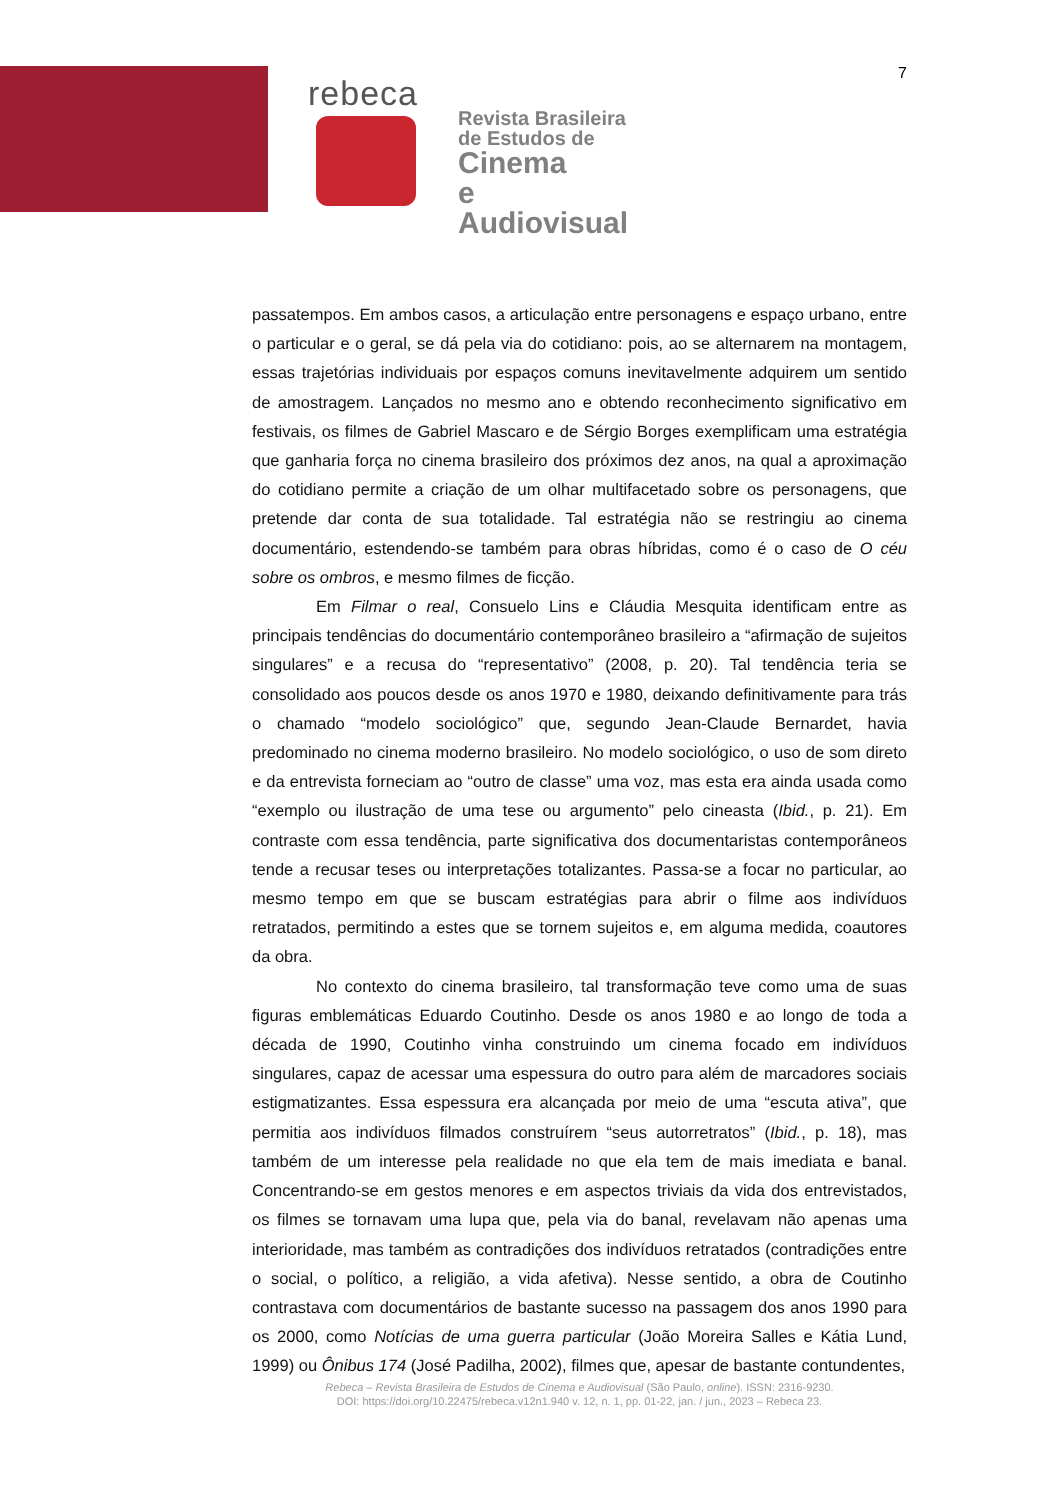7
rebeca
Revista Brasileira
de Estudos de
Cinema
e Audiovisual
passatempos. Em ambos casos, a articulação entre personagens e espaço urbano, entre o particular e o geral, se dá pela via do cotidiano: pois, ao se alternarem na montagem, essas trajetórias individuais por espaços comuns inevitavelmente adquirem um sentido de amostragem. Lançados no mesmo ano e obtendo reconhecimento significativo em festivais, os filmes de Gabriel Mascaro e de Sérgio Borges exemplificam uma estratégia que ganharia força no cinema brasileiro dos próximos dez anos, na qual a aproximação do cotidiano permite a criação de um olhar multifacetado sobre os personagens, que pretende dar conta de sua totalidade. Tal estratégia não se restringiu ao cinema documentário, estendendo-se também para obras híbridas, como é o caso de O céu sobre os ombros, e mesmo filmes de ficção.
Em Filmar o real, Consuelo Lins e Cláudia Mesquita identificam entre as principais tendências do documentário contemporâneo brasileiro a “afirmação de sujeitos singulares” e a recusa do “representativo” (2008, p. 20). Tal tendência teria se consolidado aos poucos desde os anos 1970 e 1980, deixando definitivamente para trás o chamado “modelo sociológico” que, segundo Jean-Claude Bernardet, havia predominado no cinema moderno brasileiro. No modelo sociológico, o uso de som direto e da entrevista forneciam ao “outro de classe” uma voz, mas esta era ainda usada como “exemplo ou ilustração de uma tese ou argumento” pelo cineasta (Ibid., p. 21). Em contraste com essa tendência, parte significativa dos documentaristas contemporâneos tende a recusar teses ou interpretações totalizantes. Passa-se a focar no particular, ao mesmo tempo em que se buscam estratégias para abrir o filme aos indivíduos retratados, permitindo a estes que se tornem sujeitos e, em alguma medida, coautores da obra.
No contexto do cinema brasileiro, tal transformação teve como uma de suas figuras emblemáticas Eduardo Coutinho. Desde os anos 1980 e ao longo de toda a década de 1990, Coutinho vinha construindo um cinema focado em indivíduos singulares, capaz de acessar uma espessura do outro para além de marcadores sociais estigmatizantes. Essa espessura era alcançada por meio de uma “escuta ativa”, que permitia aos indivíduos filmados construírem “seus autorretratos” (Ibid., p. 18), mas também de um interesse pela realidade no que ela tem de mais imediata e banal. Concentrando-se em gestos menores e em aspectos triviais da vida dos entrevistados, os filmes se tornavam uma lupa que, pela via do banal, revelavam não apenas uma interioridade, mas também as contradições dos indivíduos retratados (contradições entre o social, o político, a religião, a vida afetiva). Nesse sentido, a obra de Coutinho contrastava com documentários de bastante sucesso na passagem dos anos 1990 para os 2000, como Notícias de uma guerra particular (João Moreira Salles e Kátia Lund, 1999) ou Ônibus 174 (José Padilha, 2002), filmes que, apesar de bastante contundentes,
Rebeca – Revista Brasileira de Estudos de Cinema e Audiovisual (São Paulo, online). ISSN: 2316-9230.
DOI: https://doi.org/10.22475/rebeca.v12n1.940 v. 12, n. 1, pp. 01-22, jan. / jun., 2023 – Rebeca 23.